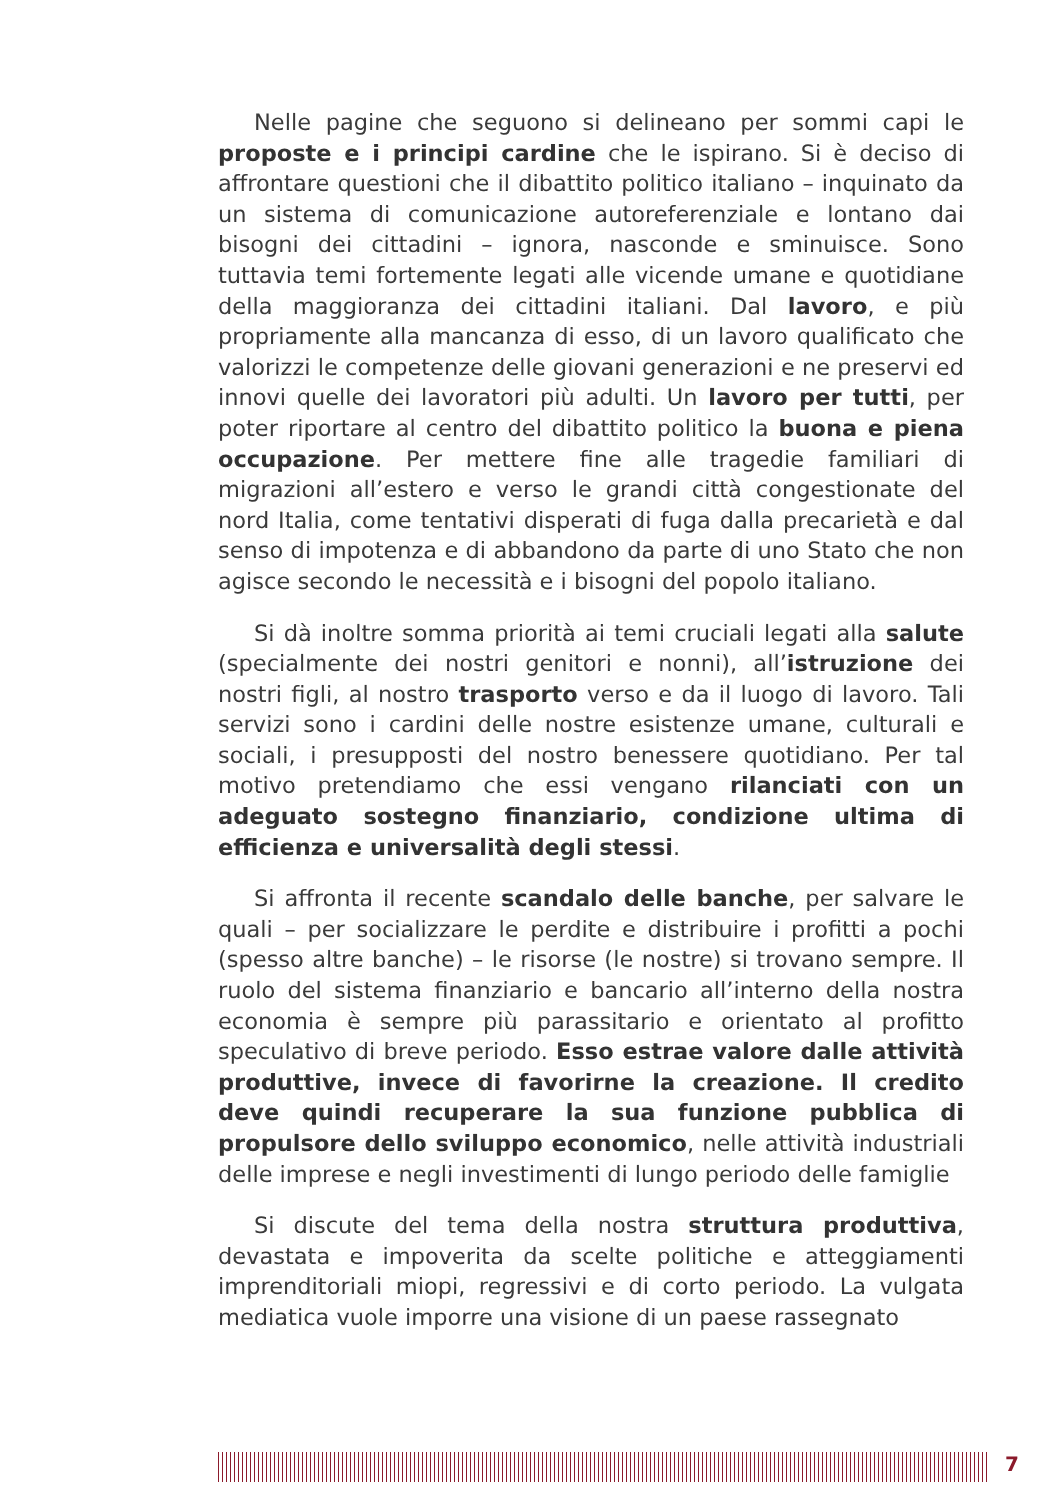Nelle pagine che seguono si delineano per sommi capi le proposte e i principi cardine che le ispirano. Si è deciso di affrontare questioni che il dibattito politico italiano – inquinato da un sistema di comunicazione autoreferenziale e lontano dai bisogni dei cittadini – ignora, nasconde e sminuisce. Sono tuttavia temi fortemente legati alle vicende umane e quotidiane della maggioranza dei cittadini italiani. Dal lavoro, e più propriamente alla mancanza di esso, di un lavoro qualificato che valorizzi le competenze delle giovani generazioni e ne preservi ed innovi quelle dei lavoratori più adulti. Un lavoro per tutti, per poter riportare al centro del dibattito politico la buona e piena occupazione. Per mettere fine alle tragedie familiari di migrazioni all’estero e verso le grandi città congestionate del nord Italia, come tentativi disperati di fuga dalla precarietà e dal senso di impotenza e di abbandono da parte di uno Stato che non agisce secondo le necessità e i bisogni del popolo italiano.
Si dà inoltre somma priorità ai temi cruciali legati alla salute (specialmente dei nostri genitori e nonni), all’istruzione dei nostri figli, al nostro trasporto verso e da il luogo di lavoro. Tali servizi sono i cardini delle nostre esistenze umane, culturali e sociali, i presupposti del nostro benessere quotidiano. Per tal motivo pretendiamo che essi vengano rilanciati con un adeguato sostegno finanziario, condizione ultima di efficienza e universalità degli stessi.
Si affronta il recente scandalo delle banche, per salvare le quali – per socializzare le perdite e distribuire i profitti a pochi (spesso altre banche) – le risorse (le nostre) si trovano sempre. Il ruolo del sistema finanziario e bancario all’interno della nostra economia è sempre più parassitario e orientato al profitto speculativo di breve periodo. Esso estrae valore dalle attività produttive, invece di favorirne la creazione. Il credito deve quindi recuperare la sua funzione pubblica di propulsore dello sviluppo economico, nelle attività industriali delle imprese e negli investimenti di lungo periodo delle famiglie
Si discute del tema della nostra struttura produttiva, devastata e impoverita da scelte politiche e atteggiamenti imprenditoriali miopi, regressivi e di corto periodo. La vulgata mediatica vuole imporre una visione di un paese rassegnato
7